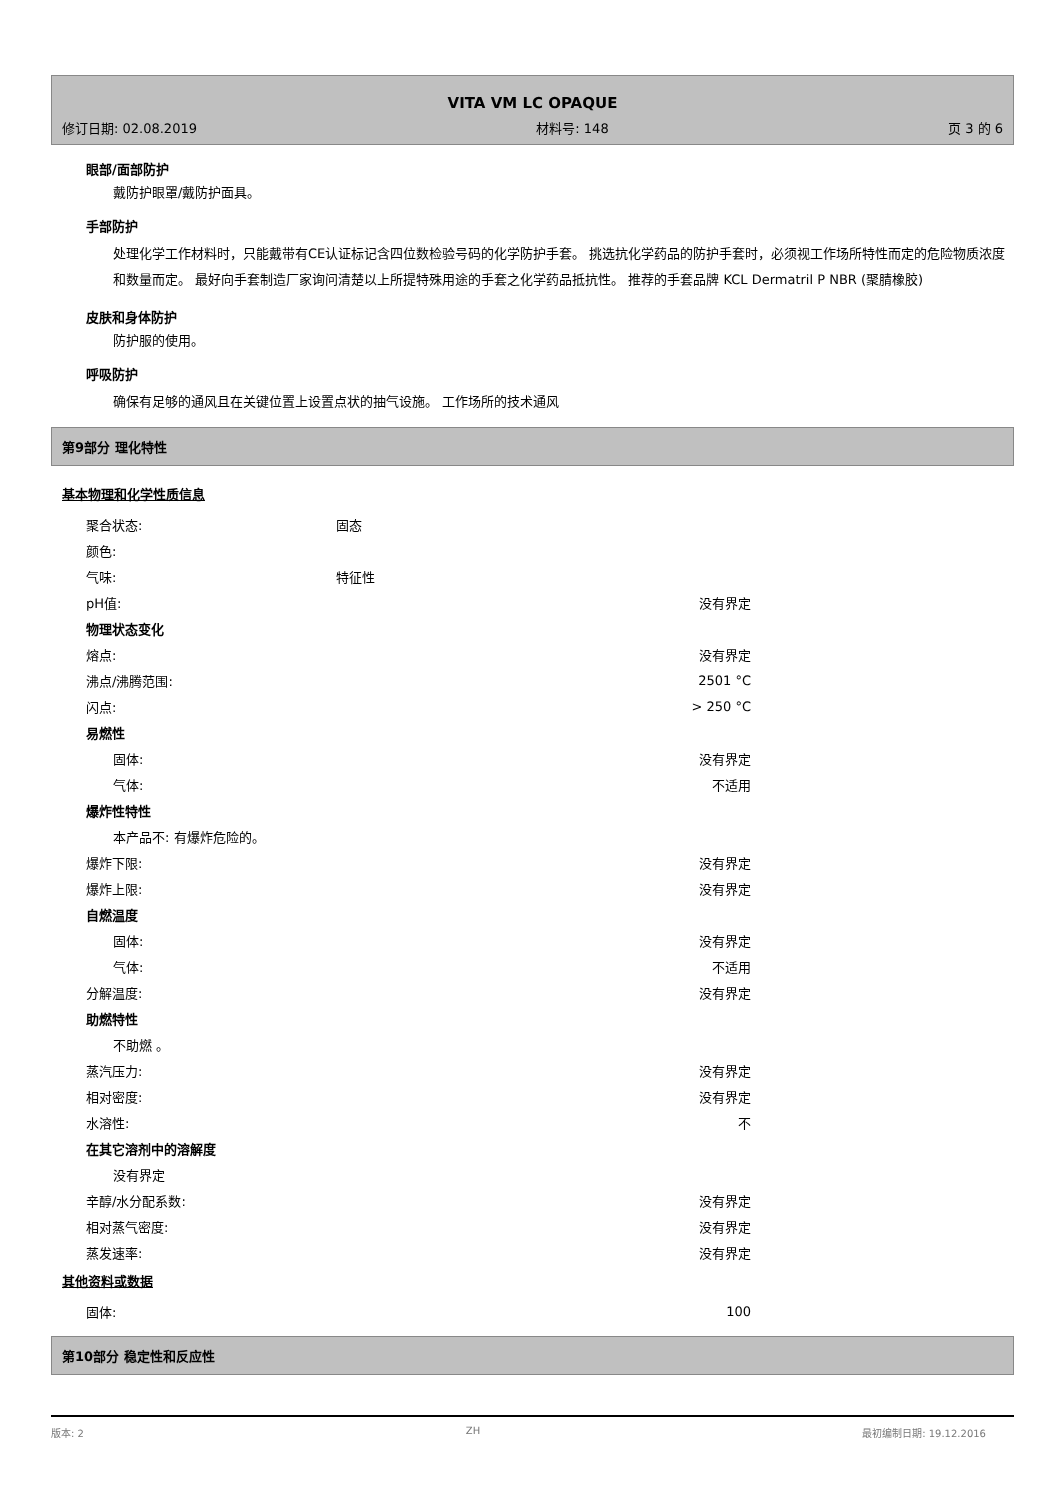VITA VM LC OPAQUE
修订日期: 02.08.2019 材料号: 148 页 3 的 6
眼部/面部防护
戴防护眼罩/戴防护面具。
手部防护
处理化学工作材料时，只能戴带有CE认证标记含四位数检验号码的化学防护手套。 挑选抗化学药品的防护手套时，必须视工作场所特性而定的危险物质浓度和数量而定。 最好向手套制造厂家询问清楚以上所提特殊用途的手套之化学药品抵抗性。 推荐的手套品牌 KCL Dermatril P NBR (聚腈橡胶)
皮肤和身体防护
防护服的使用。
呼吸防护
确保有足够的通风且在关键位置上设置点状的抽气设施。 工作场所的技术通风
第9部分 理化特性
基本物理和化学性质信息
| 聚合状态: | 固态 | |
| 颜色: | | |
| 气味: | 特征性 | |
| pH值: | | 没有界定 |
| 物理状态变化 | | |
| 熔点: | | 没有界定 |
| 沸点/沸腾范围: | | 2501 °C |
| 闪点: | | > 250 °C |
| 易燃性 | | |
| 固体: | | 没有界定 |
| 气体: | | 不适用 |
| 爆炸性特性 | | |
| 本产品不: 有爆炸危险的。 | | |
| 爆炸下限: | | 没有界定 |
| 爆炸上限: | | 没有界定 |
| 自燃温度 | | |
| 固体: | | 没有界定 |
| 气体: | | 不适用 |
| 分解温度: | | 没有界定 |
| 助燃特性 | | |
| 不助燃 。 | | |
| 蒸汽压力: | | 没有界定 |
| 相对密度: | | 没有界定 |
| 水溶性: | | 不 |
| 在其它溶剂中的溶解度 | | |
| 没有界定 | | |
| 辛醇/水分配系数: | | 没有界定 |
| 相对蒸气密度: | | 没有界定 |
| 蒸发速率: | | 没有界定 |
其他资料或数据
| 固体: | | 100 |
第10部分 稳定性和反应性
版本: 2 ZH 最初编制日期: 19.12.2016